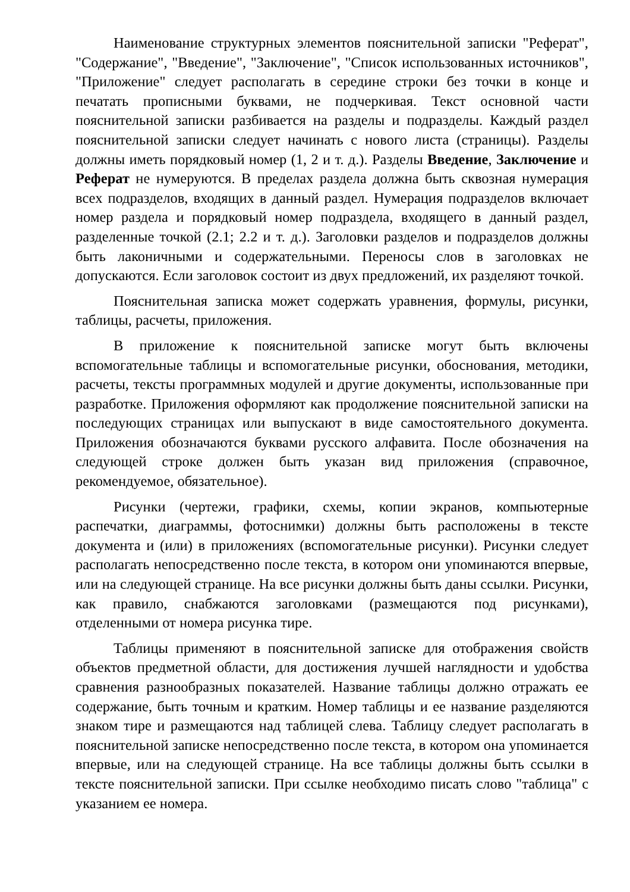Наименование структурных элементов пояснительной записки "Реферат", "Содержание", "Введение", "Заключение", "Список использованных источников", "Приложение" следует располагать в середине строки без точки в конце и печатать прописными буквами, не подчеркивая. Текст основной части пояснительной записки разбивается на разделы и подразделы. Каждый раздел пояснительной записки следует начинать с нового листа (страницы). Разделы должны иметь порядковый номер (1, 2 и т. д.). Разделы Введение, Заключение и Реферат не нумеруются. В пределах раздела должна быть сквозная нумерация всех подразделов, входящих в данный раздел. Нумерация подразделов включает номер раздела и порядковый номер подраздела, входящего в данный раздел, разделенные точкой (2.1; 2.2 и т. д.). Заголовки разделов и подразделов должны быть лаконичными и содержательными. Переносы слов в заголовках не допускаются. Если заголовок состоит из двух предложений, их разделяют точкой.
Пояснительная записка может содержать уравнения, формулы, рисунки, таблицы, расчеты, приложения.
В приложение к пояснительной записке могут быть включены вспомогательные таблицы и вспомогательные рисунки, обоснования, методики, расчеты, тексты программных модулей и другие документы, использованные при разработке. Приложения оформляют как продолжение пояснительной записки на последующих страницах или выпускают в виде самостоятельного документа. Приложения обозначаются буквами русского алфавита. После обозначения на следующей строке должен быть указан вид приложения (справочное, рекомендуемое, обязательное).
Рисунки (чертежи, графики, схемы, копии экранов, компьютерные распечатки, диаграммы, фотоснимки) должны быть расположены в тексте документа и (или) в приложениях (вспомогательные рисунки). Рисунки следует располагать непосредственно после текста, в котором они упоминаются впервые, или на следующей странице. На все рисунки должны быть даны ссылки. Рисунки, как правило, снабжаются заголовками (размещаются под рисунками), отделенными от номера рисунка тире.
Таблицы применяют в пояснительной записке для отображения свойств объектов предметной области, для достижения лучшей наглядности и удобства сравнения разнообразных показателей. Название таблицы должно отражать ее содержание, быть точным и кратким. Номер таблицы и ее название разделяются знаком тире и размещаются над таблицей слева. Таблицу следует располагать в пояснительной записке непосредственно после текста, в котором она упоминается впервые, или на следующей странице. На все таблицы должны быть ссылки в тексте пояснительной записки. При ссылке необходимо писать слово "таблица" с указанием ее номера.